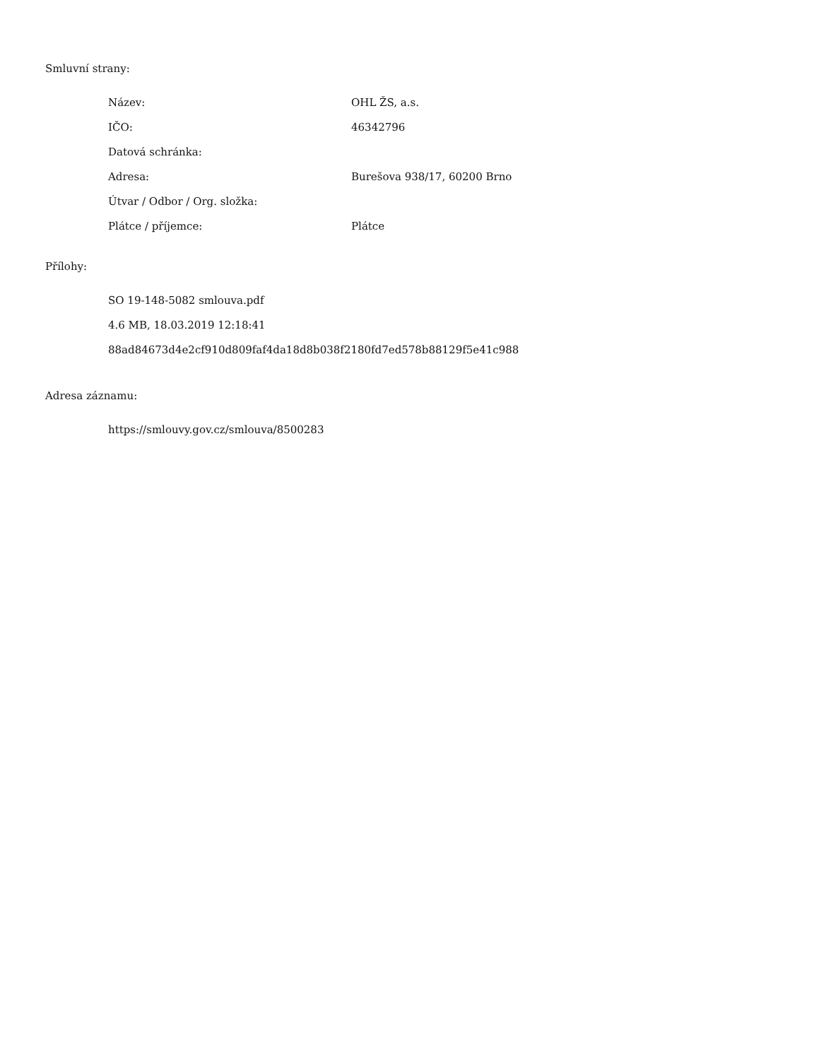Smluvní strany:
| Název: | OHL ŽS, a.s. |
| IČO: | 46342796 |
| Datová schránka: | |
| Adresa: | Burešova 938/17, 60200 Brno |
| Útvar / Odbor / Org. složka: | |
| Plátce / příjemce: | Plátce |
Přílohy:
SO 19-148-5082 smlouva.pdf
4.6 MB, 18.03.2019 12:18:41
88ad84673d4e2cf910d809faf4da18d8b038f2180fd7ed578b88129f5e41c988
Adresa záznamu:
https://smlouvy.gov.cz/smlouva/8500283